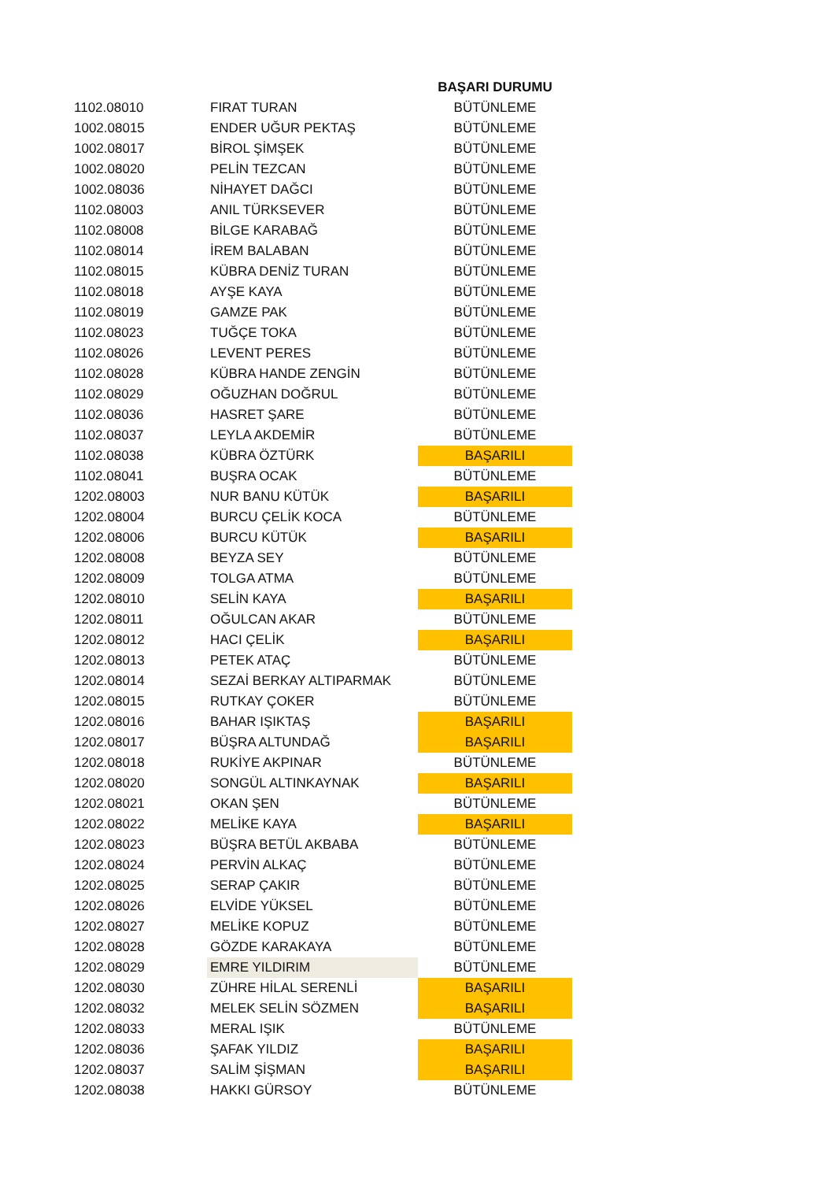| | | BAŞARI DURUMU |
| 1102.08010 | FIRAT TURAN | BÜTÜNLEME |
| 1002.08015 | ENDER UĞUR PEKTAŞ | BÜTÜNLEME |
| 1002.08017 | BİROL ŞİMŞEK | BÜTÜNLEME |
| 1002.08020 | PELİN TEZCAN | BÜTÜNLEME |
| 1002.08036 | NİHAYET DAĞCI | BÜTÜNLEME |
| 1102.08003 | ANIL TÜRKSEVER | BÜTÜNLEME |
| 1102.08008 | BİLGE KARABAĞ | BÜTÜNLEME |
| 1102.08014 | İREM BALABAN | BÜTÜNLEME |
| 1102.08015 | KÜBRA DENİZ TURAN | BÜTÜNLEME |
| 1102.08018 | AYŞE KAYA | BÜTÜNLEME |
| 1102.08019 | GAMZE PAK | BÜTÜNLEME |
| 1102.08023 | TUĞÇE TOKA | BÜTÜNLEME |
| 1102.08026 | LEVENT PERES | BÜTÜNLEME |
| 1102.08028 | KÜBRA HANDE ZENGİN | BÜTÜNLEME |
| 1102.08029 | OĞUZHAN DOĞRUL | BÜTÜNLEME |
| 1102.08036 | HASRET ŞARE | BÜTÜNLEME |
| 1102.08037 | LEYLA AKDEMİR | BÜTÜNLEME |
| 1102.08038 | KÜBRA ÖZTÜRK | BAŞARILI |
| 1102.08041 | BUŞRA OCAK | BÜTÜNLEME |
| 1202.08003 | NUR BANU KÜTÜK | BAŞARILI |
| 1202.08004 | BURCU ÇELİK KOCA | BÜTÜNLEME |
| 1202.08006 | BURCU KÜTÜK | BAŞARILI |
| 1202.08008 | BEYZA SEY | BÜTÜNLEME |
| 1202.08009 | TOLGA ATMA | BÜTÜNLEME |
| 1202.08010 | SELİN KAYA | BAŞARILI |
| 1202.08011 | OĞULCAN AKAR | BÜTÜNLEME |
| 1202.08012 | HACI ÇELİK | BAŞARILI |
| 1202.08013 | PETEK ATAÇ | BÜTÜNLEME |
| 1202.08014 | SEZAİ BERKAY ALTIPARMAK | BÜTÜNLEME |
| 1202.08015 | RUTKAY ÇOKER | BÜTÜNLEME |
| 1202.08016 | BAHAR IŞIKTAŞ | BAŞARILI |
| 1202.08017 | BÜŞRA ALTUNDAĞ | BAŞARILI |
| 1202.08018 | RUKİYE AKPINAR | BÜTÜNLEME |
| 1202.08020 | SONGÜL ALTINKAYNAK | BAŞARILI |
| 1202.08021 | OKAN ŞEN | BÜTÜNLEME |
| 1202.08022 | MELİKE KAYA | BAŞARILI |
| 1202.08023 | BÜŞRA BETÜL AKBABA | BÜTÜNLEME |
| 1202.08024 | PERVİN ALKAÇ | BÜTÜNLEME |
| 1202.08025 | SERAP ÇAKIR | BÜTÜNLEME |
| 1202.08026 | ELVİDE YÜKSEL | BÜTÜNLEME |
| 1202.08027 | MELİKE KOPUZ | BÜTÜNLEME |
| 1202.08028 | GÖZDE KARAKAYA | BÜTÜNLEME |
| 1202.08029 | EMRE YILDIRIM | BÜTÜNLEME |
| 1202.08030 | ZÜHRE HİLAL SERENLİ | BAŞARILI |
| 1202.08032 | MELEK SELİN SÖZMEN | BAŞARILI |
| 1202.08033 | MERAL IŞIK | BÜTÜNLEME |
| 1202.08036 | ŞAFAK YILDIZ | BAŞARILI |
| 1202.08037 | SALİM ŞİŞMAN | BAŞARILI |
| 1202.08038 | HAKKI GÜRSOY | BÜTÜNLEME |